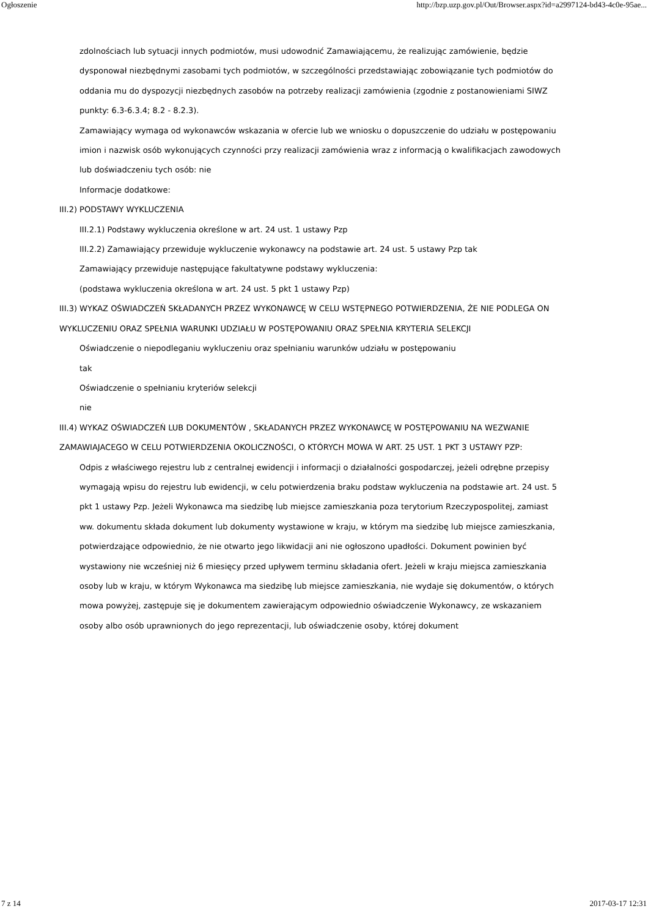Ogłoszenie http://bzp.uzp.gov.pl/Out/Browser.aspx?id=a2997124-bd43-4c0e-95ae...
zdolnościach lub sytuacji innych podmiotów, musi udowodnić Zamawiającemu, że realizując zamówienie, będzie dysponował niezbędnymi zasobami tych podmiotów, w szczególności przedstawiając zobowiązanie tych podmiotów do oddania mu do dyspozycji niezbędnych zasobów na potrzeby realizacji zamówienia (zgodnie z postanowieniami SIWZ punkty: 6.3-6.3.4; 8.2 - 8.2.3).
Zamawiający wymaga od wykonawców wskazania w ofercie lub we wniosku o dopuszczenie do udziału w postępowaniu imion i nazwisk osób wykonujących czynności przy realizacji zamówienia wraz z informacją o kwalifikacjach zawodowych lub doświadczeniu tych osób: nie
Informacje dodatkowe:
III.2) PODSTAWY WYKLUCZENIA
III.2.1) Podstawy wykluczenia określone w art. 24 ust. 1 ustawy Pzp
III.2.2) Zamawiający przewiduje wykluczenie wykonawcy na podstawie art. 24 ust. 5 ustawy Pzp tak
Zamawiający przewiduje następujące fakultatywne podstawy wykluczenia:
(podstawa wykluczenia określona w art. 24 ust. 5 pkt 1 ustawy Pzp)
III.3) WYKAZ OŚWIADCZEŃ SKŁADANYCH PRZEZ WYKONAWCĘ W CELU WSTĘPNEGO POTWIERDZENIA, ŻE NIE PODLEGA ON WYKLUCZENIU ORAZ SPEŁNIA WARUNKI UDZIAŁU W POSTĘPOWANIU ORAZ SPEŁNIA KRYTERIA SELEKCJI
Oświadczenie o niepodleganiu wykluczeniu oraz spełnianiu warunków udziału w postępowaniu
tak
Oświadczenie o spełnianiu kryteriów selekcji
nie
III.4) WYKAZ OŚWIADCZEŃ LUB DOKUMENTÓW , SKŁADANYCH PRZEZ WYKONAWCĘ W POSTĘPOWANIU NA WEZWANIE ZAMAWIAJACEGO W CELU POTWIERDZENIA OKOLICZNOŚCI, O KTÓRYCH MOWA W ART. 25 UST. 1 PKT 3 USTAWY PZP:
Odpis z właściwego rejestru lub z centralnej ewidencji i informacji o działalności gospodarczej, jeżeli odrębne przepisy wymagają wpisu do rejestru lub ewidencji, w celu potwierdzenia braku podstaw wykluczenia na podstawie art. 24 ust. 5 pkt 1 ustawy Pzp. Jeżeli Wykonawca ma siedzibę lub miejsce zamieszkania poza terytorium Rzeczypospolitej, zamiast ww. dokumentu składa dokument lub dokumenty wystawione w kraju, w którym ma siedzibę lub miejsce zamieszkania, potwierdzające odpowiednio, że nie otwarto jego likwidacji ani nie ogłoszono upadłości. Dokument powinien być wystawiony nie wcześniej niż 6 miesięcy przed upływem terminu składania ofert. Jeżeli w kraju miejsca zamieszkania osoby lub w kraju, w którym Wykonawca ma siedzibę lub miejsce zamieszkania, nie wydaje się dokumentów, o których mowa powyżej, zastępuje się je dokumentem zawierającym odpowiednio oświadczenie Wykonawcy, ze wskazaniem osoby albo osób uprawnionych do jego reprezentacji, lub oświadczenie osoby, której dokument
7 z 14 2017-03-17 12:31